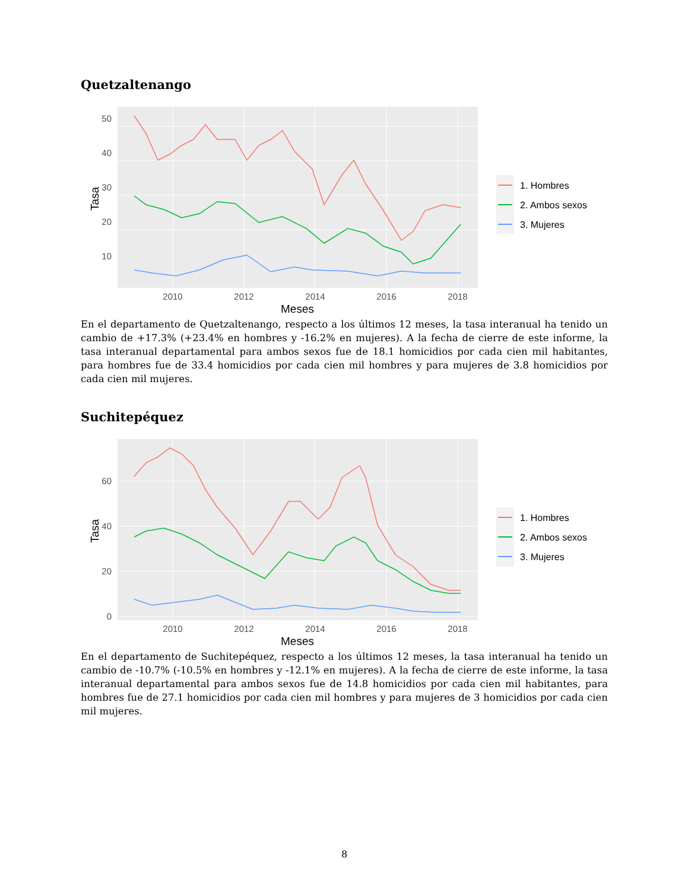Quetzaltenango
Tasa
50
40
30
20
10
2010
2012
2014
2016
2018
Meses
1. Hombres
2. Ambos sexos
3. Mujeres
En el departamento de Quetzaltenango, respecto a los últimos 12 meses, la tasa interanual ha tenido un cambio de +17.3% (+23.4% en hombres y -16.2% en mujeres). A la fecha de cierre de este informe, la tasa interanual departamental para ambos sexos fue de 18.1 homicidios por cada cien mil habitantes, para hombres fue de 33.4 homicidios por cada cien mil hombres y para mujeres de 3.8 homicidios por cada cien mil mujeres.
Suchitepéquez
Tasa
0
20
40
60
2010
2012
2014
2016
2018
Meses
1. Hombres
2. Ambos sexos
3. Mujeres
En el departamento de Suchitepéquez, respecto a los últimos 12 meses, la tasa interanual ha tenido un cambio de -10.7% (-10.5% en hombres y -12.1% en mujeres). A la fecha de cierre de este informe, la tasa interanual departamental para ambos sexos fue de 14.8 homicidios por cada cien mil habitantes, para hombres fue de 27.1 homicidios por cada cien mil hombres y para mujeres de 3 homicidios por cada cien mil mujeres.
8